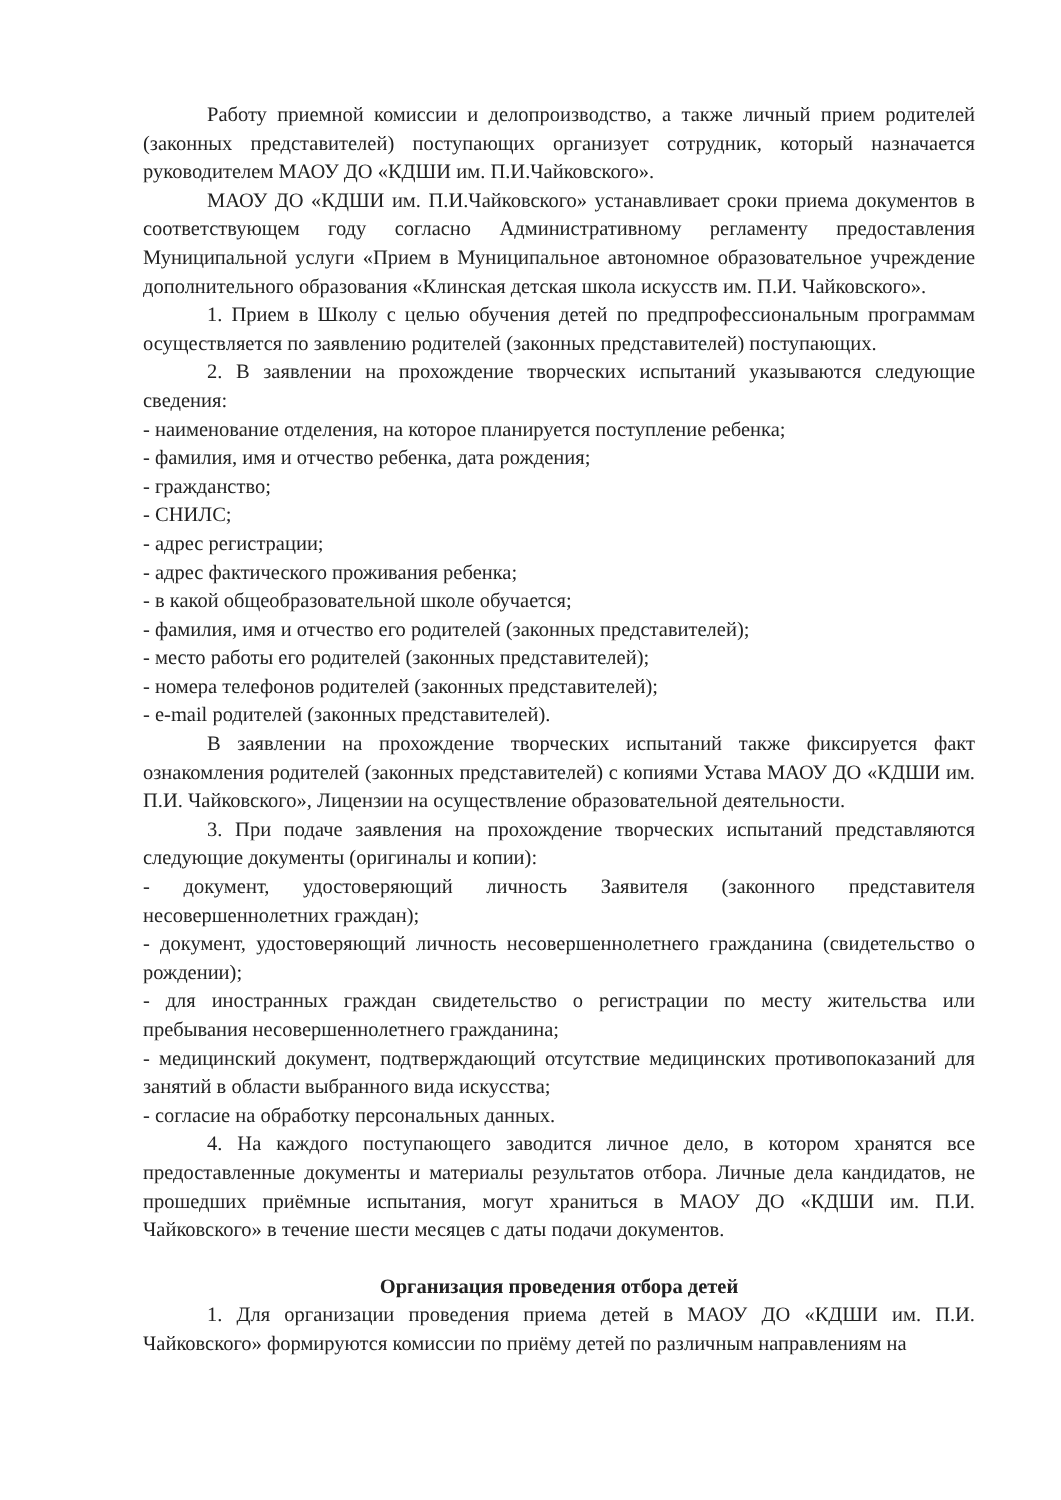Работу приемной комиссии и делопроизводство, а также личный прием родителей (законных представителей) поступающих организует сотрудник, который назначается руководителем МАОУ ДО «КДШИ им. П.И.Чайковского».
МАОУ ДО «КДШИ им. П.И.Чайковского» устанавливает сроки приема документов в соответствующем году согласно Административному регламенту предоставления Муниципальной услуги «Прием в Муниципальное автономное образовательное учреждение дополнительного образования «Клинская детская школа искусств им. П.И. Чайковского».
1. Прием в Школу с целью обучения детей по предпрофессиональным программам осуществляется по заявлению родителей (законных представителей) поступающих.
2. В заявлении на прохождение творческих испытаний указываются следующие сведения:
- наименование отделения, на которое планируется поступление ребенка;
- фамилия, имя и отчество ребенка, дата рождения;
- гражданство;
- СНИЛС;
- адрес регистрации;
- адрес фактического проживания ребенка;
- в какой общеобразовательной школе обучается;
- фамилия, имя и отчество его родителей (законных представителей);
- место работы его родителей (законных представителей);
- номера телефонов родителей (законных представителей);
- e-mail родителей (законных представителей).
В заявлении на прохождение творческих испытаний также фиксируется факт ознакомления родителей (законных представителей) с копиями Устава МАОУ ДО «КДШИ им. П.И. Чайковского», Лицензии на осуществление образовательной деятельности.
3. При подаче заявления на прохождение творческих испытаний представляются следующие документы (оригиналы и копии):
- документ, удостоверяющий личность Заявителя (законного представителя несовершеннолетних граждан);
- документ, удостоверяющий личность несовершеннолетнего гражданина (свидетельство о рождении);
- для иностранных граждан свидетельство о регистрации по месту жительства или пребывания несовершеннолетнего гражданина;
- медицинский документ, подтверждающий отсутствие медицинских противопоказаний для занятий в области выбранного вида искусства;
- согласие на обработку персональных данных.
4. На каждого поступающего заводится личное дело, в котором хранятся все предоставленные документы и материалы результатов отбора. Личные дела кандидатов, не прошедших приёмные испытания, могут храниться в МАОУ ДО «КДШИ им. П.И. Чайковского» в течение шести месяцев с даты подачи документов.
Организация проведения отбора детей
1. Для организации проведения приема детей в МАОУ ДО «КДШИ им. П.И. Чайковского» формируются комиссии по приёму детей по различным направлениям на